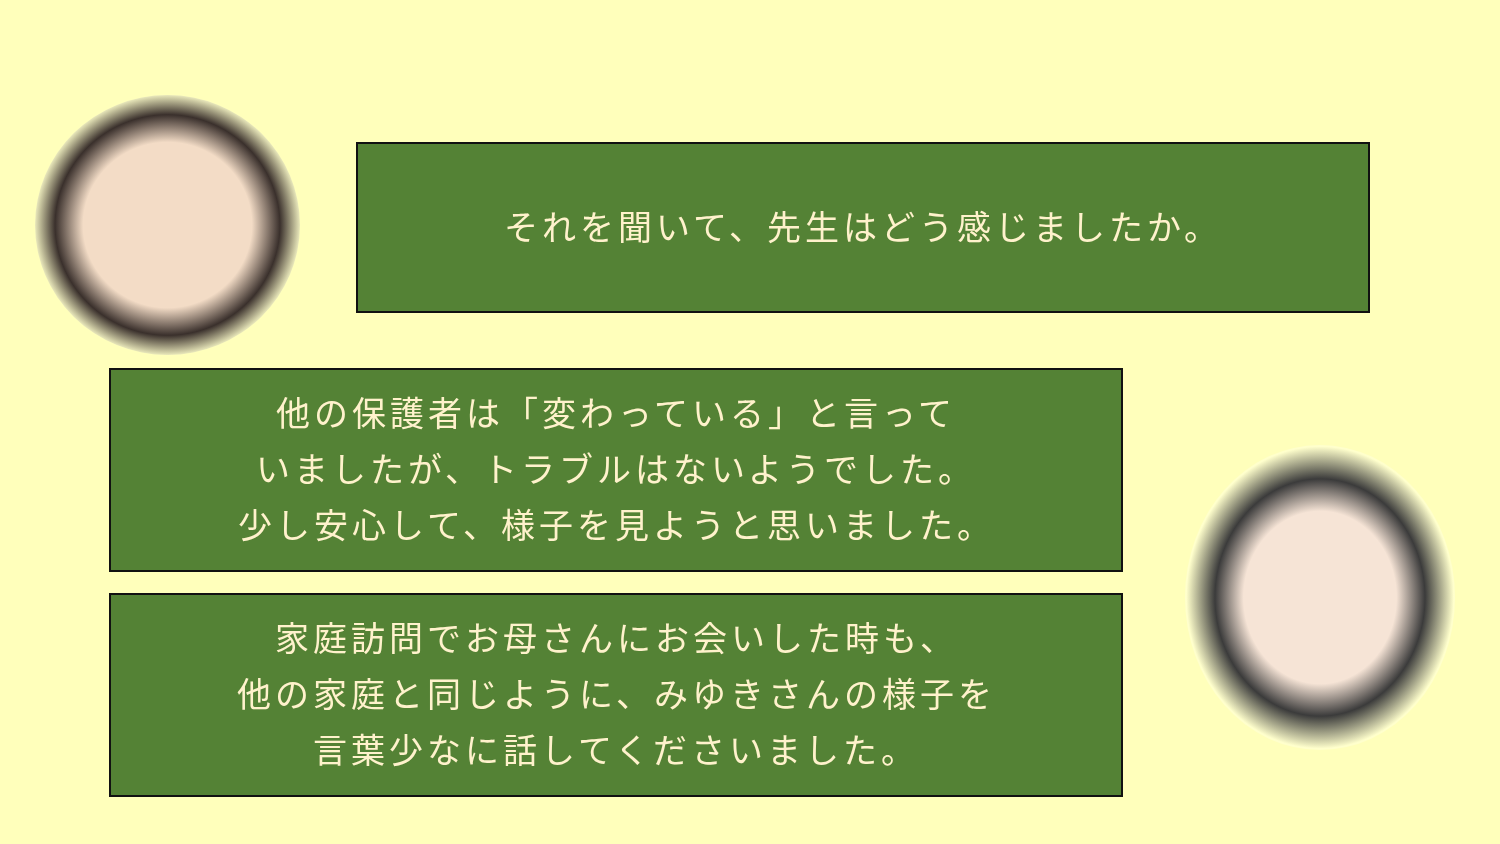それを聞いて、先生はどう感じましたか。
他の保護者は「変わっている」と言って
いましたが、トラブルはないようでした。
少し安心して、様子を見ようと思いました。
家庭訪問でお母さんにお会いした時も、
他の家庭と同じように、みゆきさんの様子を
言葉少なに話してくださいました。